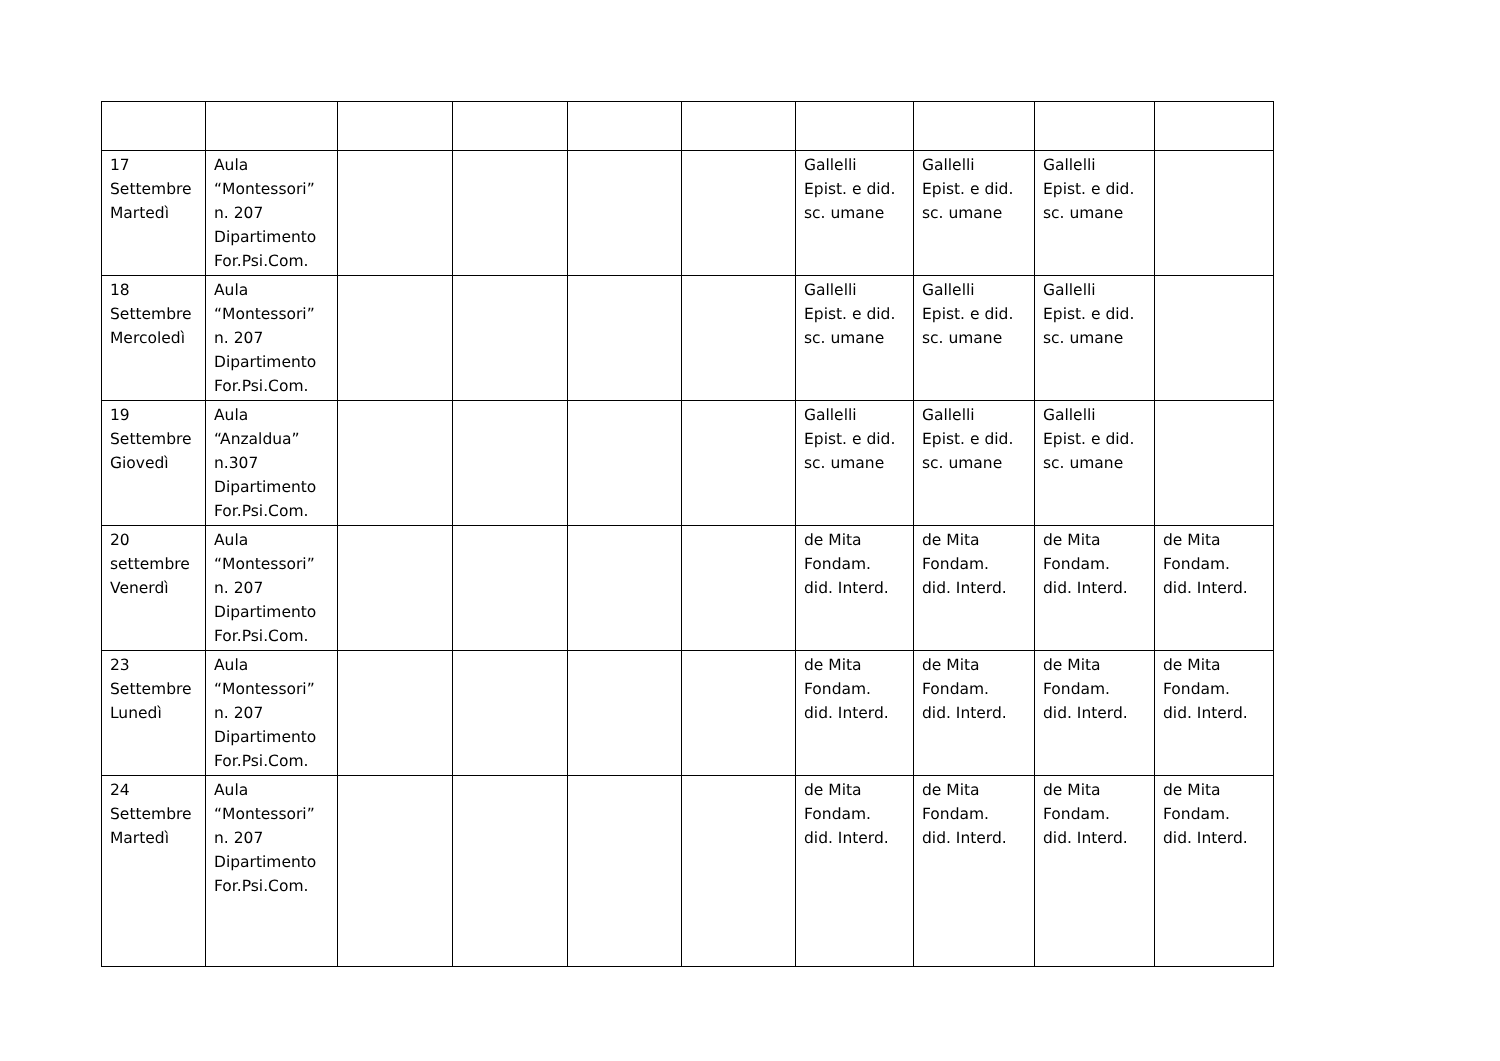| 17 Settembre Martedì | Aula “Montessori” n. 207 Dipartimento For.Psi.Com. | | | | | Gallelli Epist. e did. sc. umane | Gallelli Epist. e did. sc. umane | Gallelli Epist. e did. sc. umane | |
| 18 Settembre Mercoledì | Aula “Montessori” n. 207 Dipartimento For.Psi.Com. | | | | | Gallelli Epist. e did. sc. umane | Gallelli Epist. e did. sc. umane | Gallelli Epist. e did. sc. umane | |
| 19 Settembre Giovedì | Aula “Anzaldua” n.307 Dipartimento For.Psi.Com. | | | | | Gallelli Epist. e did. sc. umane | Gallelli Epist. e did. sc. umane | Gallelli Epist. e did. sc. umane | |
| 20 settembre Venerdì | Aula “Montessori” n. 207 Dipartimento For.Psi.Com. | | | | | de Mita Fondam. did. Interd. | de Mita Fondam. did. Interd. | de Mita Fondam. did. Interd. | de Mita Fondam. did. Interd. |
| 23 Settembre Lunedì | Aula “Montessori” n. 207 Dipartimento For.Psi.Com. | | | | | de Mita Fondam. did. Interd. | de Mita Fondam. did. Interd. | de Mita Fondam. did. Interd. | de Mita Fondam. did. Interd. |
| 24 Settembre Martedì | Aula “Montessori” n. 207 Dipartimento For.Psi.Com. | | | | | de Mita Fondam. did. Interd. | de Mita Fondam. did. Interd. | de Mita Fondam. did. Interd. | de Mita Fondam. did. Interd. |